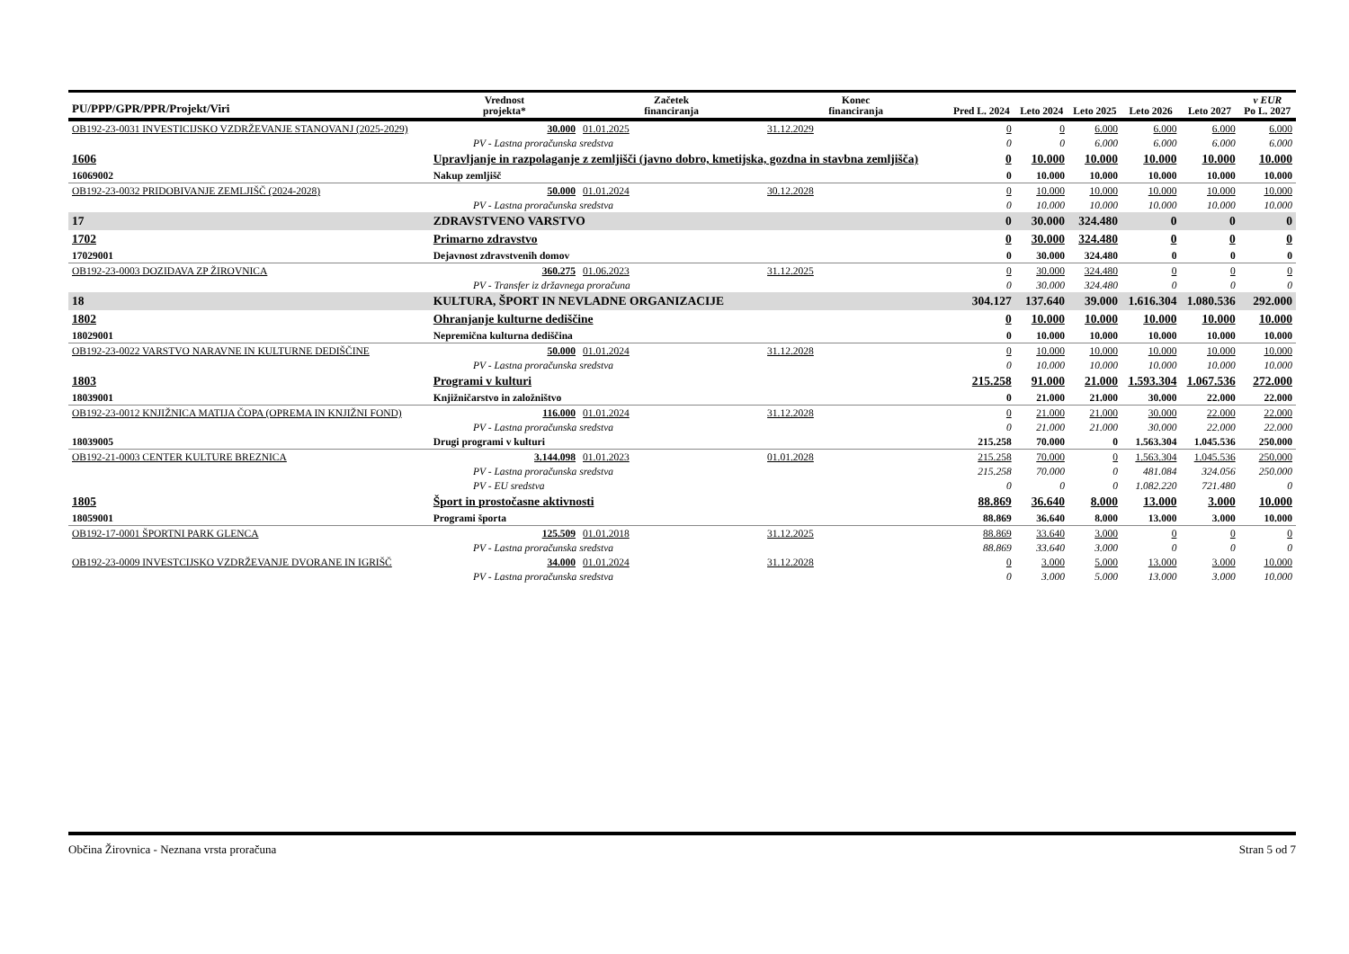| PU/PPP/GPR/PPR/Projekt/Viri | | Vrednost projekta* | Začetek financiranja | Konec financiranja | Pred L. 2024 | Leto 2024 | Leto 2025 | Leto 2026 | Leto 2027 | v EUR Po L. 2027 |
| --- | --- | --- | --- | --- | --- | --- | --- | --- | --- | --- |
| OB192-23-0031 INVESTICIJSKO VZDRŽEVANJE STANOVANJ (2025-2029) | | 30.000 | 01.01.2025 | 31.12.2029 | 0 | 0 | 6.000 | 6.000 | 6.000 | 6.000 |
| PV - Lastna proračunska sredstva | | | | | 0 | 0 | 6.000 | 6.000 | 6.000 | 6.000 |
| 1606 | Upravljanje in razpolaganje z zemljišči (javno dobro, kmetijska, gozdna in stavbna zemljišča) | | | | 0 | 10.000 | 10.000 | 10.000 | 10.000 | 10.000 |
| 16069002 | Nakup zemljišč | | | | 0 | 10.000 | 10.000 | 10.000 | 10.000 | 10.000 |
| OB192-23-0032 PRIDOBIVANJE ZEMLJIŠČ (2024-2028) | | 50.000 | 01.01.2024 | 30.12.2028 | 0 | 10.000 | 10.000 | 10.000 | 10.000 | 10.000 |
| PV - Lastna proračunska sredstva | | | | | 0 | 10.000 | 10.000 | 10.000 | 10.000 | 10.000 |
| 17 | ZDRAVSTVENO VARSTVO | | | | 0 | 30.000 | 324.480 | 0 | 0 | 0 |
| 1702 | Primarno zdravstvo | | | | 0 | 30.000 | 324.480 | 0 | 0 | 0 |
| 17029001 | Dejavnost zdravstvenih domov | | | | 0 | 30.000 | 324.480 | 0 | 0 | 0 |
| OB192-23-0003 DOZIDAVA ZP ŽIROVNICA | | 360.275 | 01.06.2023 | 31.12.2025 | 0 | 30.000 | 324.480 | 0 | 0 | 0 |
| PV - Transfer iz državnega proračuna | | | | | 0 | 30.000 | 324.480 | 0 | 0 | 0 |
| 18 | KULTURA, ŠPORT IN NEVLADNE ORGANIZACIJE | | | | 304.127 | 137.640 | 39.000 | 1.616.304 | 1.080.536 | 292.000 |
| 1802 | Ohranjanje kulturne dediščine | | | | 0 | 10.000 | 10.000 | 10.000 | 10.000 | 10.000 |
| 18029001 | Nepremična kulturna dediščina | | | | 0 | 10.000 | 10.000 | 10.000 | 10.000 | 10.000 |
| OB192-23-0022 VARSTVO NARAVNE IN KULTURNE DEDIŠČINE | | 50.000 | 01.01.2024 | 31.12.2028 | 0 | 10.000 | 10.000 | 10.000 | 10.000 | 10.000 |
| PV - Lastna proračunska sredstva | | | | | 0 | 10.000 | 10.000 | 10.000 | 10.000 | 10.000 |
| 1803 | Programi v kulturi | | | | 215.258 | 91.000 | 21.000 | 1.593.304 | 1.067.536 | 272.000 |
| 18039001 | Knjižničarstvo in založništvo | | | | 0 | 21.000 | 21.000 | 30.000 | 22.000 | 22.000 |
| OB192-23-0012 KNJIŽNICA MATIJA ČOPA (OPREMA IN KNJIŽNI FOND) | | 116.000 | 01.01.2024 | 31.12.2028 | 0 | 21.000 | 21.000 | 30.000 | 22.000 | 22.000 |
| PV - Lastna proračunska sredstva | | | | | 0 | 21.000 | 21.000 | 30.000 | 22.000 | 22.000 |
| 18039005 | Drugi programi v kulturi | | | | 215.258 | 70.000 | 0 | 1.563.304 | 1.045.536 | 250.000 |
| OB192-21-0003 CENTER KULTURE BREZNICA | | 3.144.098 | 01.01.2023 | 01.01.2028 | 215.258 | 70.000 | 0 | 1.563.304 | 1.045.536 | 250.000 |
| PV - Lastna proračunska sredstva | | | | | 215.258 | 70.000 | 0 | 481.084 | 324.056 | 250.000 |
| PV - EU sredstva | | | | | 0 | 0 | 0 | 1.082.220 | 721.480 | 0 |
| 1805 | Šport in prostočasne aktivnosti | | | | 88.869 | 36.640 | 8.000 | 13.000 | 3.000 | 10.000 |
| 18059001 | Programi športa | | | | 88.869 | 36.640 | 8.000 | 13.000 | 3.000 | 10.000 |
| OB192-17-0001 ŠPORTNI PARK GLENCA | | 125.509 | 01.01.2018 | 31.12.2025 | 88.869 | 33.640 | 3.000 | 0 | 0 | 0 |
| PV - Lastna proračunska sredstva | | | | | 88.869 | 33.640 | 3.000 | 0 | 0 | 0 |
| OB192-23-0009 INVESTCIJSKO VZDRŽEVANJE DVORANE IN IGRIŠČ | | 34.000 | 01.01.2024 | 31.12.2028 | 0 | 3.000 | 5.000 | 13.000 | 3.000 | 10.000 |
| PV - Lastna proračunska sredstva | | | | | 0 | 3.000 | 5.000 | 13.000 | 3.000 | 10.000 |
Občina Žirovnica - Neznana vrsta proračuna Stran 5 od 7